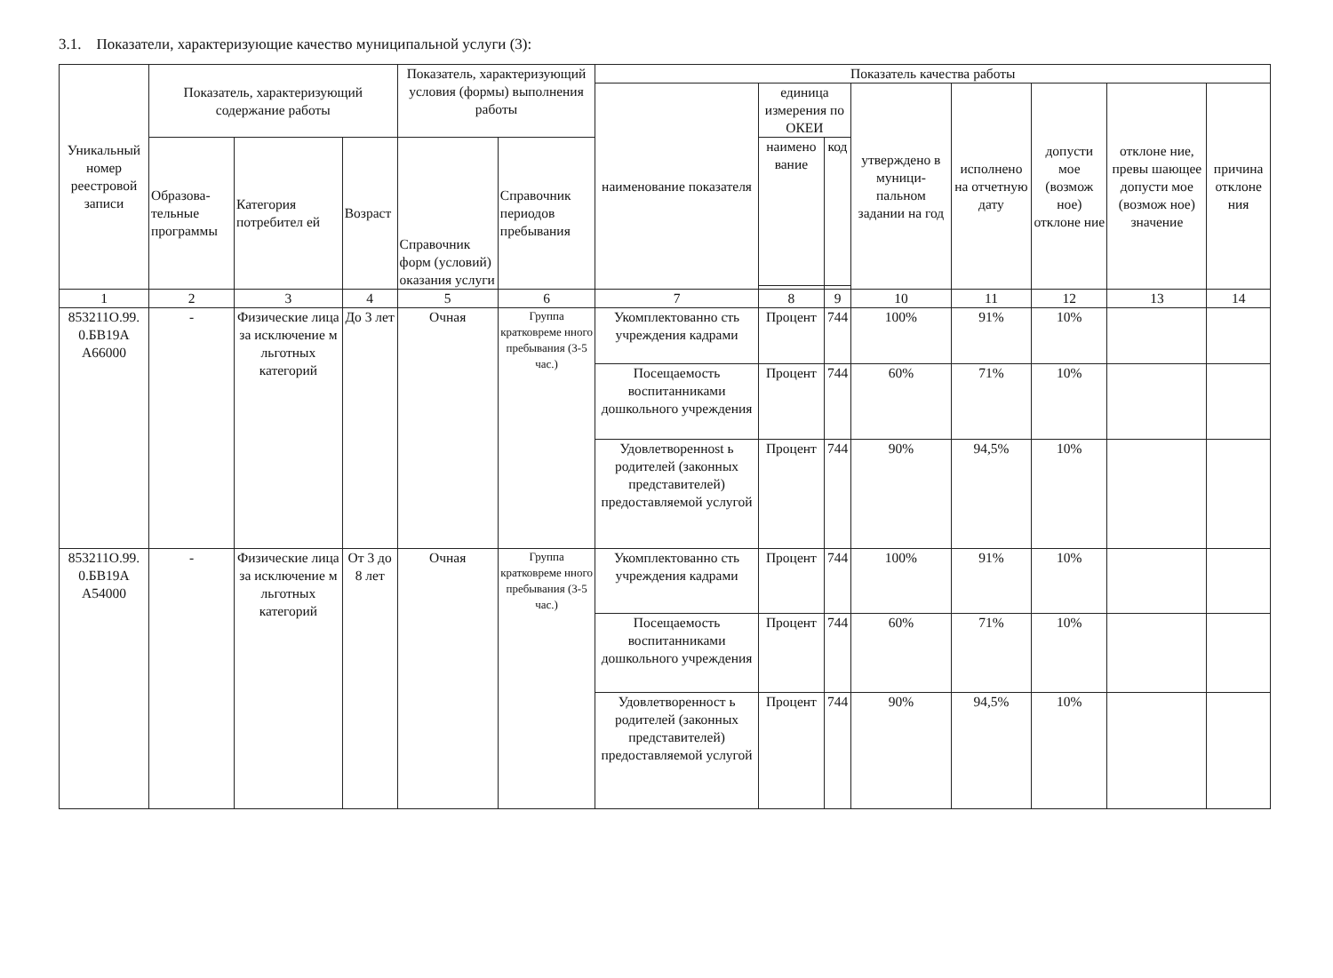3.1. Показатели, характеризующие качество муниципальной услуги (3):
| Уникальный номер реестровой записи | Показатель, характеризующий содержание работы | | | Показатель, характеризующий условия (формы) выполнения работы | | Показатель качества работы | | | | | | | |
| --- | --- | --- | --- | --- | --- | --- | --- | --- | --- | --- | --- | --- | --- |
| | | | | | | наименование показателя | единица измерения по ОКЕИ | | утверждено в муници-пальном задании на год | исполнено на отчетную дату | допусти мое (возмож ное) отклоне ние | отклоне ние, превы шающее допусти мое (возмож ное) значение | причина отклоне ния |
| | Образова-тельные программы | Категория потребител ей | Возраст | Справочник форм (условий) оказания услуги | Справочник периодов пребывания | | наимено вание | код | | | | | |
| 1 | 2 | 3 | 4 | 5 | 6 | 7 | 8 | 9 | 10 | 11 | 12 | 13 | 14 |
| 853211О.99. 0.БВ19А А66000 | - | Физические лица за исключение м льготных категорий | До 3 лет | Очная | Группа кратковреме нного пребывания (3-5 час.) | Укомплектованно сть учреждения кадрами | Процент | 744 | 100% | 91% | 10% | | |
| | | | | | | Посещаемость воспитанниками дошкольного учреждения | Процент | 744 | 60% | 71% | 10% | | |
| | | | | | | Удовлетвореннost ь родителей (законных представителей) предоставляемой услугой | Процент | 744 | 90% | 94,5% | 10% | | |
| 853211О.99. 0.БВ19А А54000 | - | Физические лица за исключение м льготных категорий | От 3 до 8 лет | Очная | Группа кратковреме нного пребывания (3-5 час.) | Укомплектованно сть учреждения кадрами | Процент | 744 | 100% | 91% | 10% | | |
| | | | | | | Посещаемость воспитанниками дошкольного учреждения | Процент | 744 | 60% | 71% | 10% | | |
| | | | | | | Удовлетворенност ь родителей (законных представителей) предоставляемой услугой | Процент | 744 | 90% | 94,5% | 10% | | |